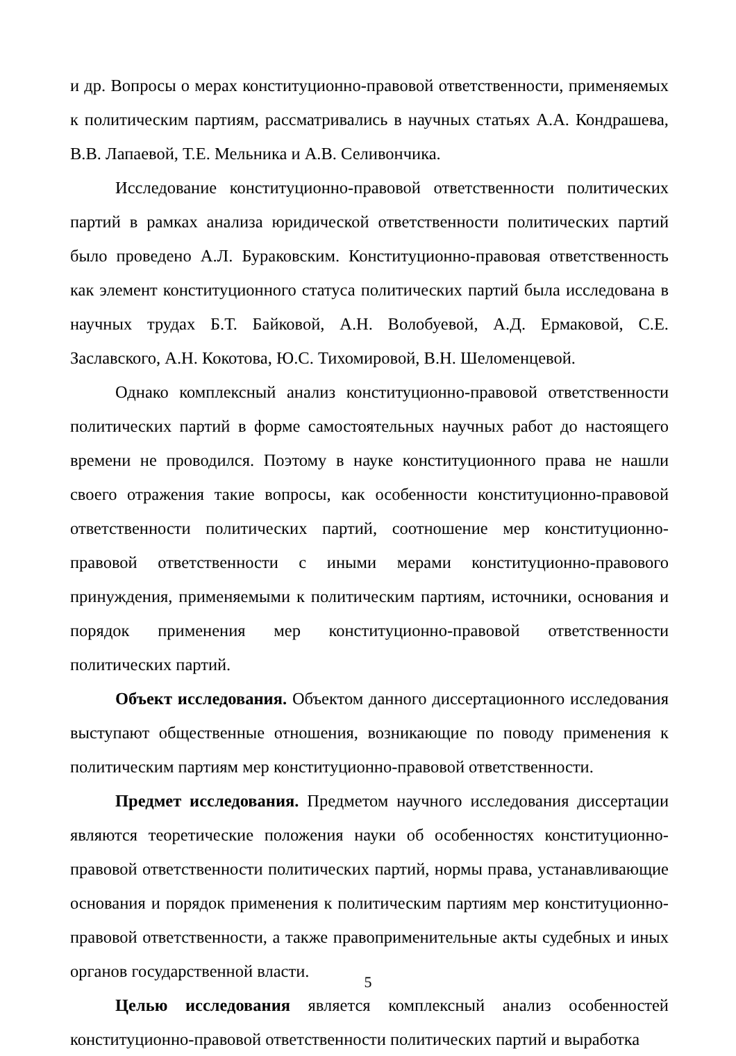и др. Вопросы о мерах конституционно-правовой ответственности, применяемых к политическим партиям, рассматривались в научных статьях А.А. Кондрашева, В.В. Лапаевой, Т.Е. Мельника и А.В. Селивончика.
Исследование конституционно-правовой ответственности политических партий в рамках анализа юридической ответственности политических партий было проведено А.Л. Бураковским. Конституционно-правовая ответственность как элемент конституционного статуса политических партий была исследована в научных трудах Б.Т. Байковой, А.Н. Волобуевой, А.Д. Ермаковой, С.Е. Заславского, А.Н. Кокотова, Ю.С. Тихомировой, В.Н. Шеломенцевой.
Однако комплексный анализ конституционно-правовой ответственности политических партий в форме самостоятельных научных работ до настоящего времени не проводился. Поэтому в науке конституционного права не нашли своего отражения такие вопросы, как особенности конституционно-правовой ответственности политических партий, соотношение мер конституционно-правовой ответственности с иными мерами конституционно-правового принуждения, применяемыми к политическим партиям, источники, основания и порядок применения мер конституционно-правовой ответственности политических партий.
Объект исследования. Объектом данного диссертационного исследования выступают общественные отношения, возникающие по поводу применения к политическим партиям мер конституционно-правовой ответственности.
Предмет исследования. Предметом научного исследования диссертации являются теоретические положения науки об особенностях конституционно-правовой ответственности политических партий, нормы права, устанавливающие основания и порядок применения к политическим партиям мер конституционно-правовой ответственности, а также правоприменительные акты судебных и иных органов государственной власти.
Целью исследования является комплексный анализ особенностей конституционно-правовой ответственности политических партий и выработка
5